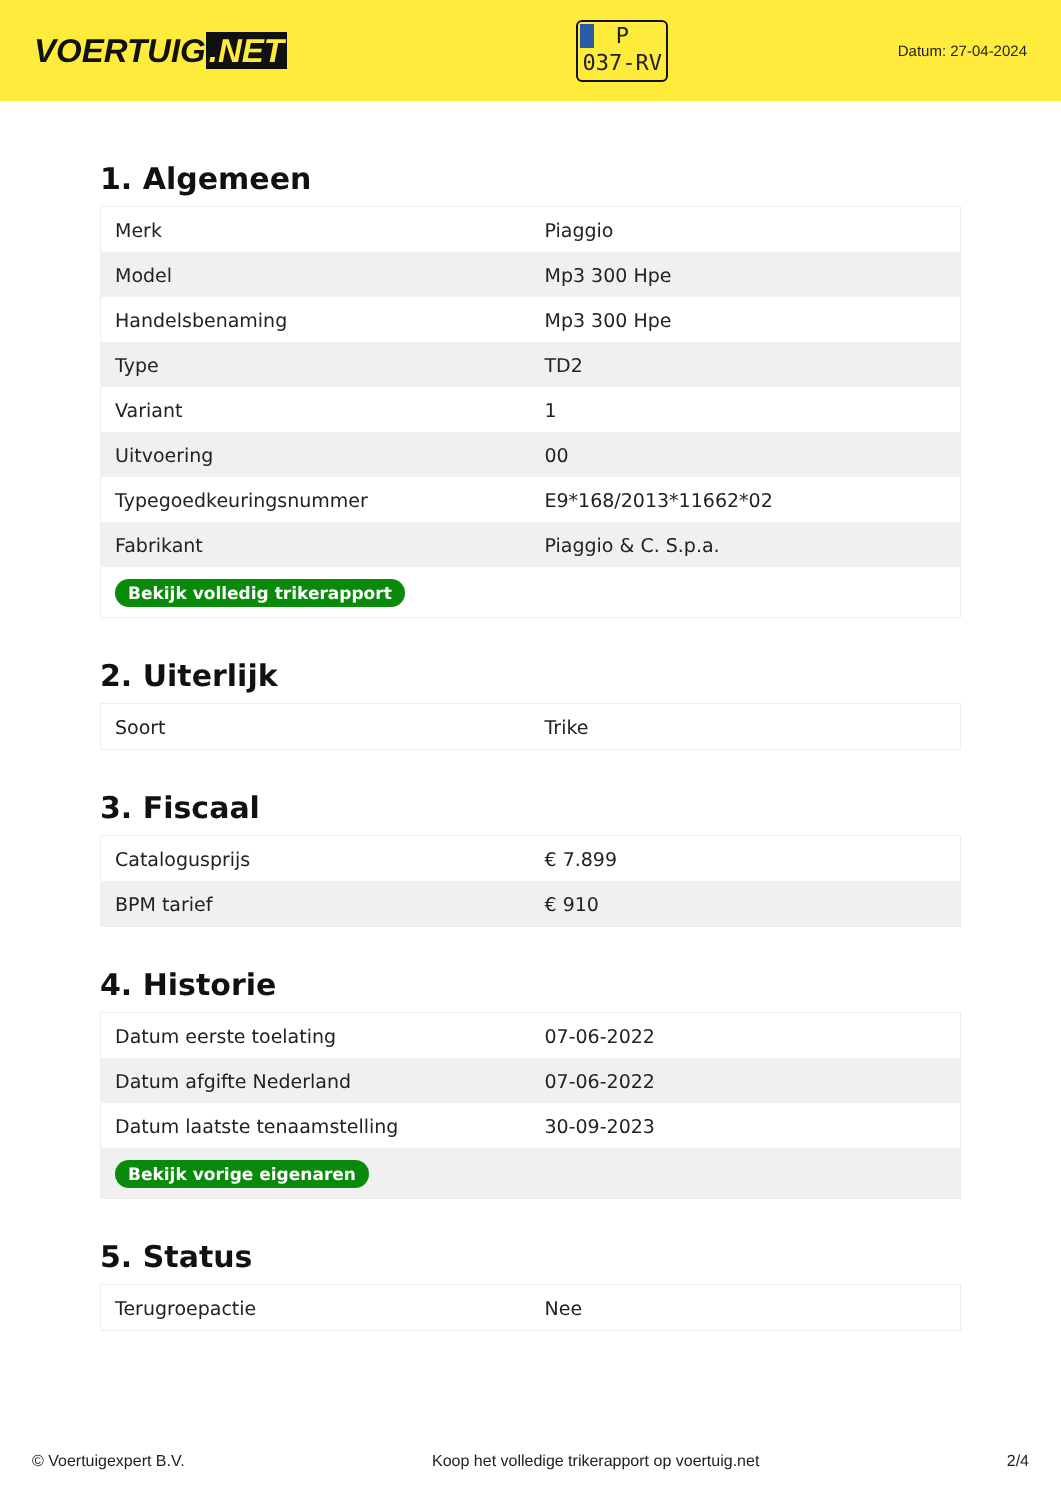VOERTUIG.NET
P
037-RV
Datum: 27-04-2024
1. Algemeen
| Merk | Piaggio |
| Model | Mp3 300 Hpe |
| Handelsbenaming | Mp3 300 Hpe |
| Type | TD2 |
| Variant | 1 |
| Uitvoering | 00 |
| Typegoedkeuringsnummer | E9*168/2013*11662*02 |
| Fabrikant | Piaggio & C. S.p.a. |
| Bekijk volledig trikerapport | |
2. Uiterlijk
| Soort | Trike |
3. Fiscaal
| Catalogusprijs | € 7.899 |
| BPM tarief | € 910 |
4. Historie
| Datum eerste toelating | 07-06-2022 |
| Datum afgifte Nederland | 07-06-2022 |
| Datum laatste tenaamstelling | 30-09-2023 |
| Bekijk vorige eigenaren | |
5. Status
| Terugroepactie | Nee |
© Voertuigexpert B.V. Koop het volledige trikerapport op voertuig.net 2/4